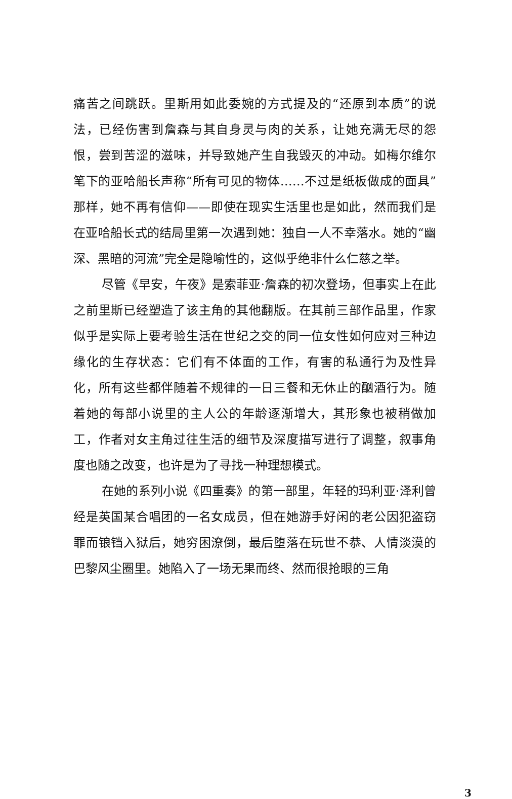痛苦之间跳跃。里斯用如此委婉的方式提及的“还原到本质”的说法，已经伤害到詹森与其自身灵与肉的关系，让她充满无尽的怨恨，尝到苦涩的滋味，并导致她产生自我毁灭的冲动。如梅尔维尔笔下的亚哈船长声称“所有可见的物体……不过是纸板做成的面具”那样，她不再有信仰——即使在现实生活里也是如此，然而我们是在亚哈船长式的结局里第一次遇到她：独自一人不幸落水。她的“幽深、黑暗的河流”完全是隐喻性的，这似乎绝非什么仁慈之举。
尽管《早安，午夜》是索菲亚·詹森的初次登场，但事实上在此之前里斯已经塑造了该主角的其他翻版。在其前三部作品里，作家似乎是实际上要考验生活在世纪之交的同一位女性如何应对三种边缘化的生存状态：它们有不体面的工作，有害的私通行为及性异化，所有这些都伴随着不规律的一日三餐和无休止的酗酒行为。随着她的每部小说里的主人公的年龄逐渐增大，其形象也被稍做加工，作者对女主角过往生活的细节及深度描写进行了调整，叙事角度也随之改变，也许是为了寻找一种理想模式。
在她的系列小说《四重奏》的第一部里，年轻的玛利亚·泽利曾经是英国某合唱团的一名女成员，但在她游手好闲的老公因犯盗窃罪而锒铛入狱后，她穷困潦倒，最后堕落在玩世不恭、人情淡漠的巴黎风尘圈里。她陷入了一场无果而终、然而很抢眼的三角
3